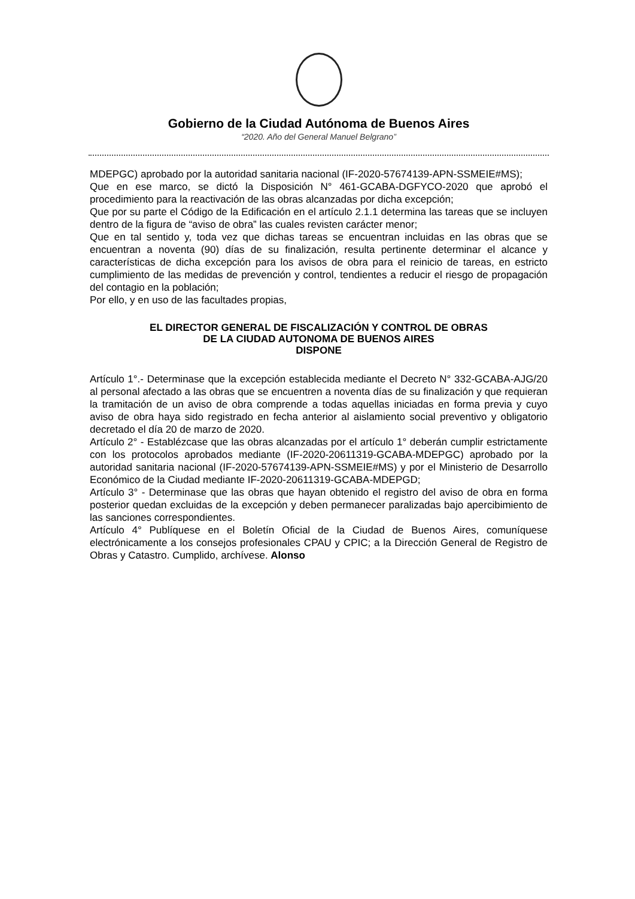Gobierno de la Ciudad Autónoma de Buenos Aires
“2020. Año del General Manuel Belgrano”
MDEPGC) aprobado por la autoridad sanitaria nacional (IF-2020-57674139-APN-SSMEIE#MS);
Que en ese marco, se dictó la Disposición N° 461-GCABA-DGFYCO-2020 que aprobó el procedimiento para la reactivación de las obras alcanzadas por dicha excepción;
Que por su parte el Código de la Edificación en el artículo 2.1.1 determina las tareas que se incluyen dentro de la figura de “aviso de obra” las cuales revisten carácter menor;
Que en tal sentido y, toda vez que dichas tareas se encuentran incluidas en las obras que se encuentran a noventa (90) días de su finalización, resulta pertinente determinar el alcance y características de dicha excepción para los avisos de obra para el reinicio de tareas, en estricto cumplimiento de las medidas de prevención y control, tendientes a reducir el riesgo de propagación del contagio en la población;
Por ello, y en uso de las facultades propias,
EL DIRECTOR GENERAL DE FISCALIZACIÓN Y CONTROL DE OBRAS
DE LA CIUDAD AUTONOMA DE BUENOS AIRES
DISPONE
Artículo 1°.- Determinase que la excepción establecida mediante el Decreto N° 332-GCABA-AJG/20 al personal afectado a las obras que se encuentren a noventa días de su finalización y que requieran la tramitación de un aviso de obra comprende a todas aquellas iniciadas en forma previa y cuyo aviso de obra haya sido registrado en fecha anterior al aislamiento social preventivo y obligatorio decretado el día 20 de marzo de 2020.
Artículo 2° - Establézcase que las obras alcanzadas por el artículo 1° deberán cumplir estrictamente con los protocolos aprobados mediante (IF-2020-20611319-GCABA-MDEPGC) aprobado por la autoridad sanitaria nacional (IF-2020-57674139-APN-SSMEIE#MS) y por el Ministerio de Desarrollo Económico de la Ciudad mediante IF-2020-20611319-GCABA-MDEPGD;
Artículo 3° - Determinase que las obras que hayan obtenido el registro del aviso de obra en forma posterior quedan excluidas de la excepción y deben permanecer paralizadas bajo apercibimiento de las sanciones correspondientes.
Artículo 4° Publíquese en el Boletín Oficial de la Ciudad de Buenos Aires, comuníquese electrónicamente a los consejos profesionales CPAU y CPIC; a la Dirección General de Registro de Obras y Catastro. Cumplido, archívese. Alonso